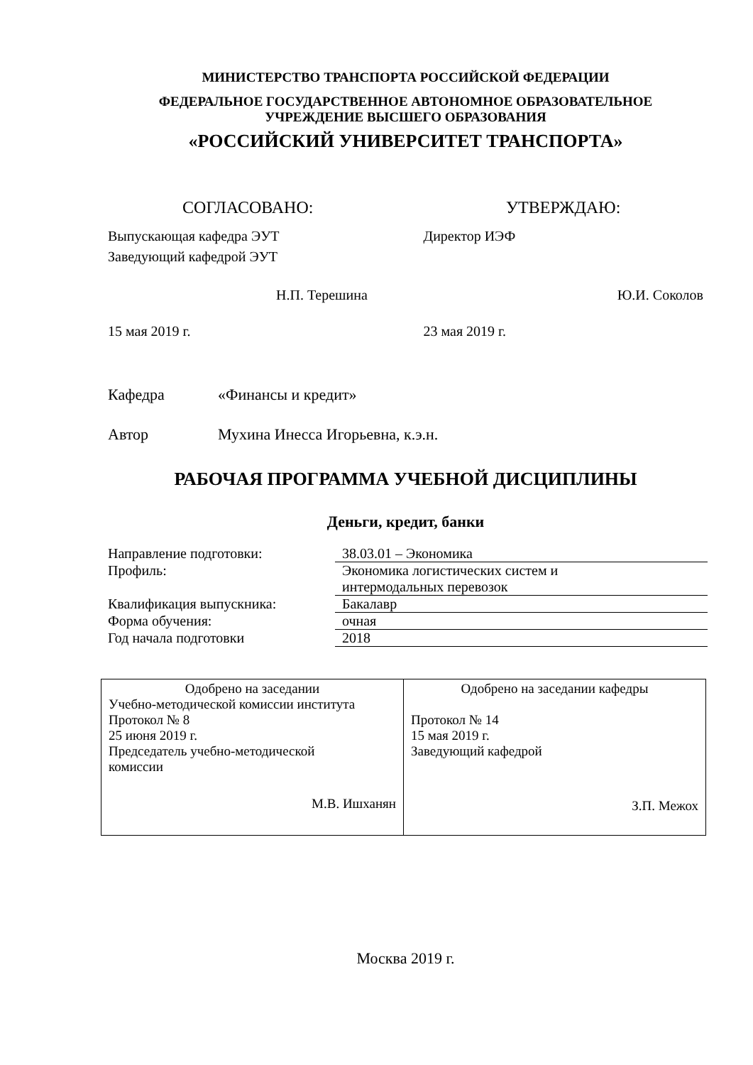МИНИСТЕРСТВО ТРАНСПОРТА РОССИЙСКОЙ ФЕДЕРАЦИИ
ФЕДЕРАЛЬНОЕ ГОСУДАРСТВЕННОЕ АВТОНОМНОЕ ОБРАЗОВАТЕЛЬНОЕ
УЧРЕЖДЕНИЕ ВЫСШЕГО ОБРАЗОВАНИЯ
«РОССИЙСКИЙ УНИВЕРСИТЕТ ТРАНСПОРТА»
СОГЛАСОВАНО:
Выпускающая кафедра ЭУТ
Заведующий кафедрой ЭУТ
Н.П. Терешина
15 мая 2019 г.
УТВЕРЖДАЮ:
Директор ИЭФ
Ю.И. Соколов
23 мая 2019 г.
Кафедра «Финансы и кредит»
Автор Мухина Инесса Игорьевна, к.э.н.
РАБОЧАЯ ПРОГРАММА УЧЕБНОЙ ДИСЦИПЛИНЫ
Деньги, кредит, банки
| Направление подготовки: | 38.03.01 – Экономика |
| Профиль: | Экономика логистических систем и интермодальных перевозок |
| Квалификация выпускника: | Бакалавр |
| Форма обучения: | очная |
| Год начала подготовки | 2018 |
| Одобрено на заседании Учебно-методической комиссии института Протокол № 8 25 июня 2019 г. Председатель учебно-методической комиссии М.В. Ишханян | Одобрено на заседании кафедры Протокол № 14 15 мая 2019 г. Заведующий кафедрой З.П. Межох |
Москва 2019 г.